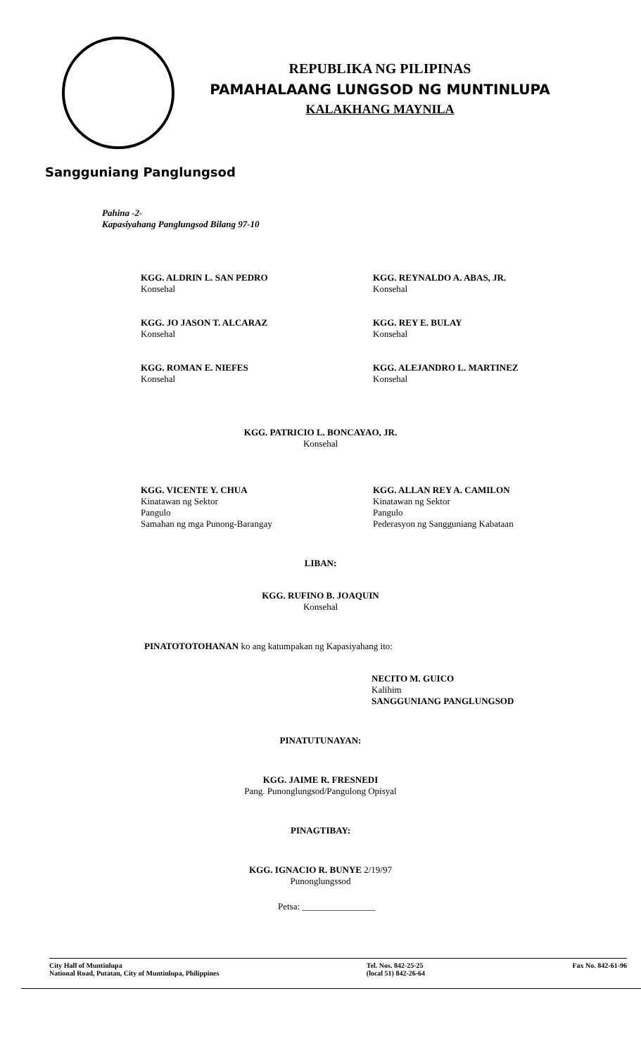REPUBLIKA NG PILIPINAS
PAMAHALAANG LUNGSOD NG MUNTINLUPA
KALAKHANG MAYNILA
Sangguniang Panglungsod
Pahina -2-
Kapasiyahang Panglungsod Bilang 97-10
KGG. ALDRIN L. SAN PEDRO
Konsehal
KGG. JO JASON T. ALCARAZ
Konsehal
KGG. ROMAN E. NIEFES
Konsehal
KGG. REYNALDO A. ABAS, JR.
Konsehal
KGG. REY E. BULAY
Konsehal
KGG. ALEJANDRO L. MARTINEZ
Konsehal
KGG. PATRICIO L. BONCAYAO, JR.
Konsehal
KGG. VICENTE Y. CHUA
Kinatawan ng Sektor
Pangulo
Samahan ng mga Punong-Barangay
KGG. ALLAN REY A. CAMILON
Kinatawan ng Sektor
Pangulo
Pederasyon ng Sangguniang Kabataan
LIBAN:
KGG. RUFINO B. JOAQUIN
Konsehal
PINATOTOTOHANAN ko ang katumpakan ng Kapasiyahang ito:
NECITO M. GUICO
Kalihim
SANGGUNIANG PANGLUNGSOD
PINATUTUNAYAN:
KGG. JAIME R. FRESNEDI
Pang. Punonglungsod/Pangulong Opisyal
PINAGTIBAY:
KGG. IGNACIO R. BUNYE 2/19/97
Punonglungssod
Petsa: ________________
City Hall of Muntinlupa
National Road, Putatan, City of Muntinlupa, Philippines
Tel. Nos. 842-25-25
(local 51) 842-26-64
Fax No. 842-61-96